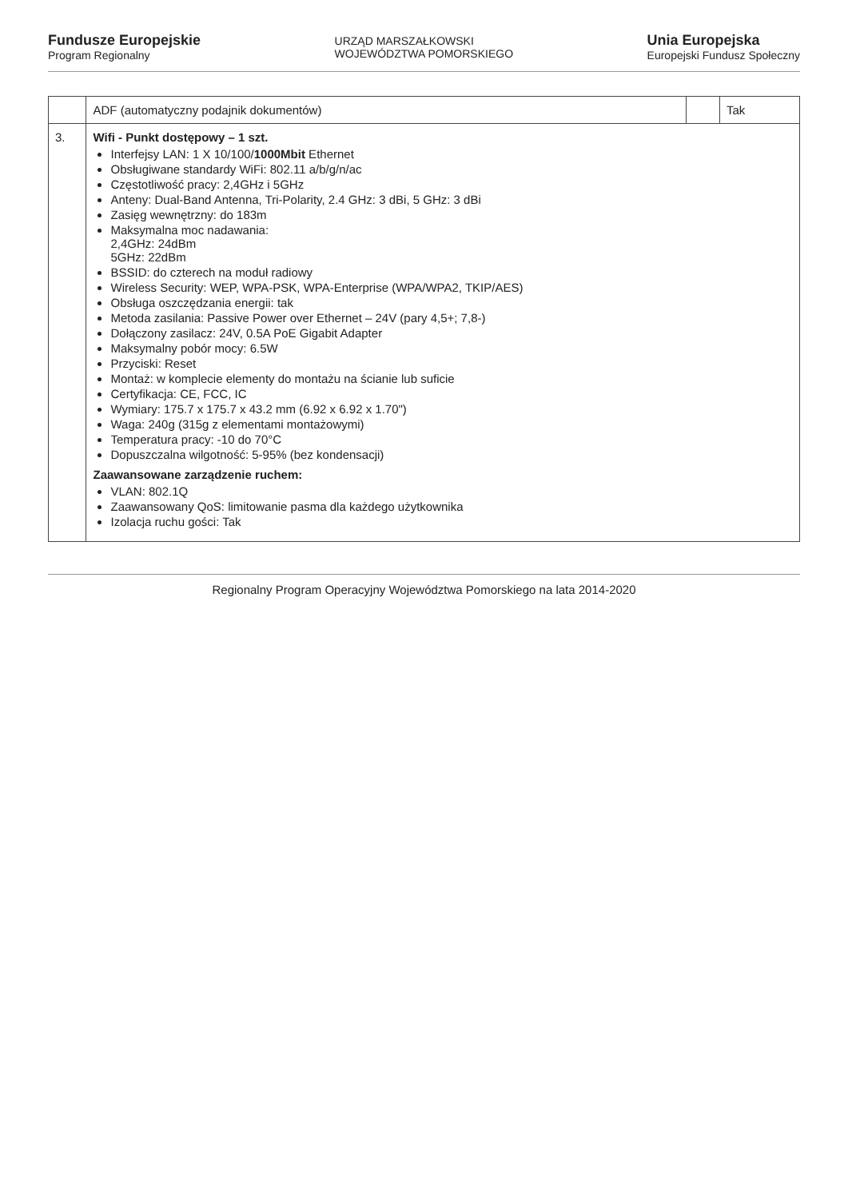Fundusze Europejskie
Program Regionalny
URZĄD MARSZAŁKOWSKI
WOJEWÓDZTWA POMORSKIEGO
Unia Europejska
Europejski Fundusz Społeczny
| | ADF (automatyczny podajnik dokumentów) | | Tak |
| 3. | Wifi - Punkt dostępowy – 1 szt. Interfejsy LAN: 1 X 10/100/ 1000Mbit Ethernet Obsługiwane standardy WiFi: 802.11 a/b/g/n/ac Częstotliwość pracy: 2,4GHz i 5GHz Anteny: Dual-Band Antenna, Tri-Polarity, 2.4 GHz: 3 dBi, 5 GHz: 3 dBi Zasięg wewnętrzny: do 183m Maksymalna moc nadawania: 2,4GHz: 24dBm 5GHz: 22dBm BSSID: do czterech na moduł radiowy Wireless Security: WEP, WPA-PSK, WPA-Enterprise (WPA/WPA2, TKIP/AES) Obsługa oszczędzania energii: tak Metoda zasilania: Passive Power over Ethernet – 24V (pary 4,5+; 7,8-) Dołączony zasilacz: 24V, 0.5A PoE Gigabit Adapter Maksymalny pobór mocy: 6.5W Przyciski: Reset Montaż: w komplecie elementy do montażu na ścianie lub suficie Certyfikacja: CE, FCC, IC Wymiary: 175.7 x 175.7 x 43.2 mm (6.92 x 6.92 x 1.70") Waga: 240g (315g z elementami montażowymi) Temperatura pracy: -10 do 70°C Dopuszczalna wilgotność: 5-95% (bez kondensacji) Zaawansowane zarządzenie ruchem: VLAN: 802.1Q Zaawansowany QoS: limitowanie pasma dla każdego użytkownika Izolacja ruchu gości: Tak | | |
Regionalny Program Operacyjny Województwa Pomorskiego na lata 2014-2020